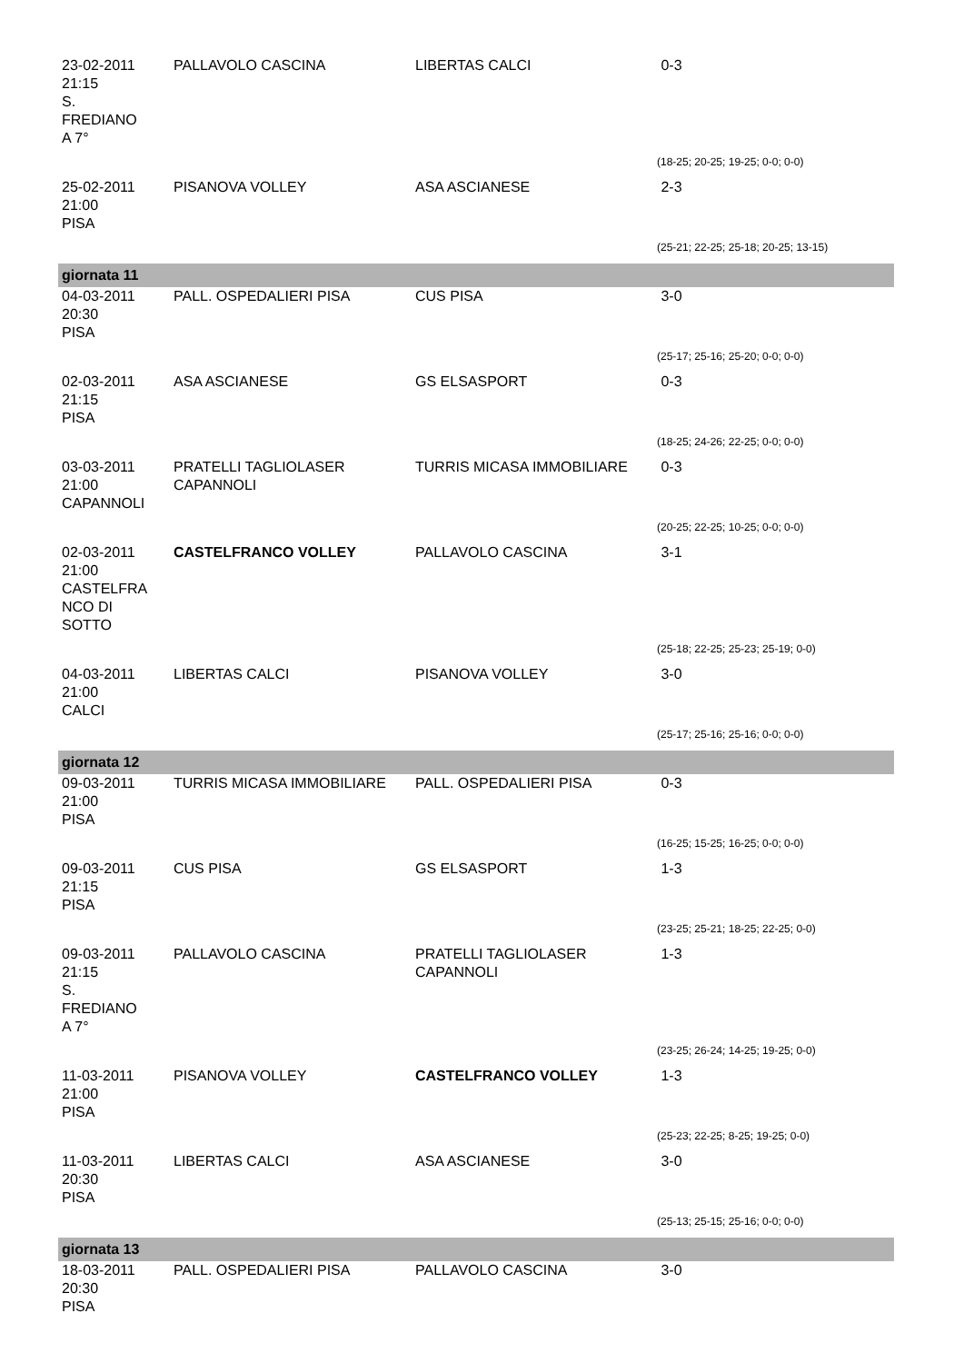| 23-02-2011 21:15 S. FREDIANO A 7° | PALLAVOLO CASCINA | LIBERTAS CALCI | 0-3 |
| | | | (18-25; 20-25; 19-25; 0-0; 0-0) |
| 25-02-2011 21:00 PISA | PISANOVA VOLLEY | ASA ASCIANESE | 2-3 |
| | | | (25-21; 22-25; 25-18; 20-25; 13-15) |
| giornata 11 | | | |
| 04-03-2011 20:30 PISA | PALL. OSPEDALIERI PISA | CUS PISA | 3-0 |
| | | | (25-17; 25-16; 25-20; 0-0; 0-0) |
| 02-03-2011 21:15 PISA | ASA ASCIANESE | GS ELSASPORT | 0-3 |
| | | | (18-25; 24-26; 22-25; 0-0; 0-0) |
| 03-03-2011 21:00 CAPANNOLI | PRATELLI TAGLIOLASER CAPANNOLI | TURRIS MICASA IMMOBILIARE | 0-3 |
| | | | (20-25; 22-25; 10-25; 0-0; 0-0) |
| 02-03-2011 21:00 CASTELFRA NCO DI SOTTO | CASTELFRANCO VOLLEY | PALLAVOLO CASCINA | 3-1 |
| | | | (25-18; 22-25; 25-23; 25-19; 0-0) |
| 04-03-2011 21:00 CALCI | LIBERTAS CALCI | PISANOVA VOLLEY | 3-0 |
| | | | (25-17; 25-16; 25-16; 0-0; 0-0) |
| giornata 12 | | | |
| 09-03-2011 21:00 PISA | TURRIS MICASA IMMOBILIARE | PALL. OSPEDALIERI PISA | 0-3 |
| | | | (16-25; 15-25; 16-25; 0-0; 0-0) |
| 09-03-2011 21:15 PISA | CUS PISA | GS ELSASPORT | 1-3 |
| | | | (23-25; 25-21; 18-25; 22-25; 0-0) |
| 09-03-2011 21:15 S. FREDIANO A 7° | PALLAVOLO CASCINA | PRATELLI TAGLIOLASER CAPANNOLI | 1-3 |
| | | | (23-25; 26-24; 14-25; 19-25; 0-0) |
| 11-03-2011 21:00 PISA | PISANOVA VOLLEY | CASTELFRANCO VOLLEY | 1-3 |
| | | | (25-23; 22-25; 8-25; 19-25; 0-0) |
| 11-03-2011 20:30 PISA | LIBERTAS CALCI | ASA ASCIANESE | 3-0 |
| | | | (25-13; 25-15; 25-16; 0-0; 0-0) |
| giornata 13 | | | |
| 18-03-2011 20:30 PISA | PALL. OSPEDALIERI PISA | PALLAVOLO CASCINA | 3-0 |